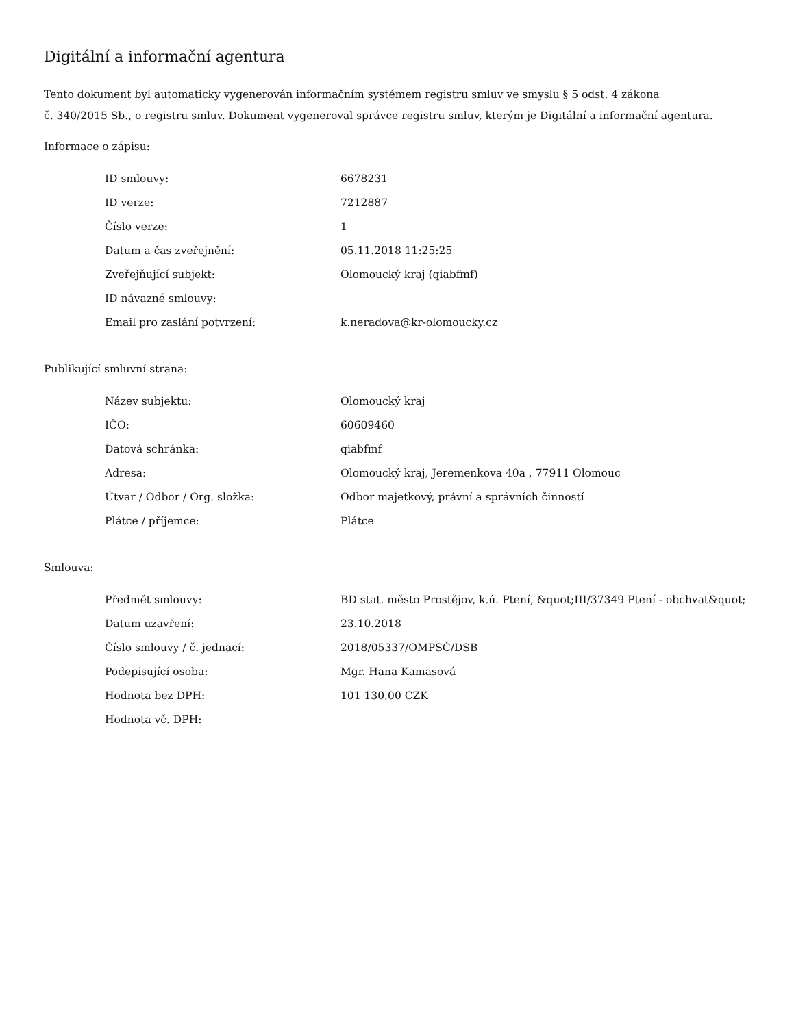Digitální a informační agentura
Tento dokument byl automaticky vygenerován informačním systémem registru smluv ve smyslu § 5 odst. 4 zákona
č. 340/2015 Sb., o registru smluv. Dokument vygeneroval správce registru smluv, kterým je Digitální a informační agentura.
Informace o zápisu:
| ID smlouvy: | 6678231 |
| ID verze: | 7212887 |
| Číslo verze: | 1 |
| Datum a čas zveřejnění: | 05.11.2018 11:25:25 |
| Zveřejňující subjekt: | Olomoucký kraj (qiabfmf) |
| ID návazné smlouvy: | |
| Email pro zaslání potvrzení: | k.neradova@kr-olomoucky.cz |
Publikující smluvní strana:
| Název subjektu: | Olomoucký kraj |
| IČO: | 60609460 |
| Datová schránka: | qiabfmf |
| Adresa: | Olomoucký kraj, Jeremenkova 40a , 77911 Olomouc |
| Útvar / Odbor / Org. složka: | Odbor majetkový, právní a správních činností |
| Plátce / příjemce: | Plátce |
Smlouva:
| Předmět smlouvy: | BD stat. město Prostějov, k.ú. Ptení, &quot;III/37349 Ptení - obchvat&quot; |
| Datum uzavření: | 23.10.2018 |
| Číslo smlouvy / č. jednací: | 2018/05337/OMPSČ/DSB |
| Podepisující osoba: | Mgr. Hana Kamasová |
| Hodnota bez DPH: | 101 130,00 CZK |
| Hodnota vč. DPH: | |